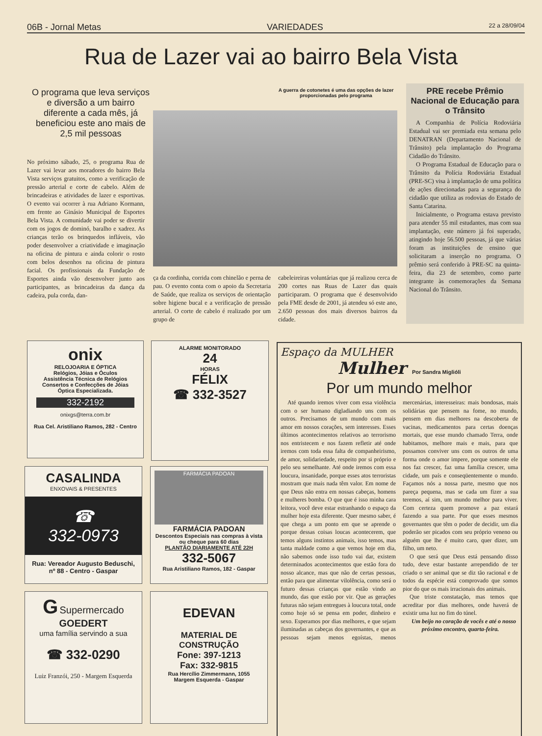06B - Jornal Metas VARIEDADES 22 a 28/09/04
Rua de Lazer vai ao bairro Bela Vista
O programa que leva serviços e diversão a um bairro diferente a cada mês, já beneficiou este ano mais de 2,5 mil pessoas
A guerra de cotonetes é uma das opções de lazer proporcionadas pelo programa
No próximo sábado, 25, o programa Rua de Lazer vai levar aos moradores do bairro Bela Vista serviços gratuitos, como a verificação de pressão arterial e corte de cabelo. Além de brincadeiras e atividades de lazer e esportivas. O evento vai ocorrer à rua Adriano Kormann, em frente ao Ginásio Municipal de Esportes Bela Vista. A comunidade vai poder se divertir com os jogos de dominó, baralho e xadrez. As crianças terão os brinquedos infláveis, vão poder desenvolver a criatividade e imaginação na oficina de pintura e ainda colorir o rosto com belos desenhos na oficina de pintura facial. Os profissionais da Fundação de Esportes ainda vão desenvolver junto aos participantes, as brincadeiras da dança da cadeira, pula corda, dan-
ça da cordinha, corrida com chinelão e perna de pau. O evento conta com o apoio da Secretaria de Saúde, que realiza os serviços de orientação sobre higiene bucal e a verificação de pressão arterial. O corte de cabelo é realizado por um grupo de
cabeleireiras voluntárias que já realizou cerca de 200 cortes nas Ruas de Lazer das quais participaram. O programa que é desenvolvido pela FME desde de 2001, já atendeu só este ano, 2.650 pessoas dos mais diversos bairros da cidade.
PRE recebe Prêmio Nacional de Educação para o Trânsito
A Companhia de Polícia Rodoviária Estadual vai ser premiada esta semana pelo DENATRAN (Departamento Nacional de Trânsito) pela implantação do Programa Cidadão do Trânsito.
O Programa Estadual de Educação para o Trânsito da Polícia Rodoviária Estadual (PRE-SC) visa à implantação de uma política de ações direcionadas para a segurança do cidadão que utiliza as rodovias do Estado de Santa Catarina.
Inicialmente, o Programa estava previsto para atender 55 mil estudantes, mas com sua implantação, este número já foi superado, atingindo hoje 56.500 pessoas, já que várias foram as instituições de ensino que solicitaram a inserção no programa. O prêmio será conferido à PRE-SC na quinta-feira, dia 23 de setembro, como parte integrante às comemorações da Semana Nacional do Trânsito.
onix
RELOJOARIA E ÓPTICA
Relógios, Jóias e Óculos
Assistência Técnica de Relógios
Consertos e Confecções de Jóias
Óptica Especializada.
332-2192
onixgs@terra.com.br
Rua Cel. Aristiliano Ramos, 282 - Centro
ALARME MONITORADO
24
HORAS
FÉLIX
☎ 332-3527
CASALINDA
ENXOVAIS & PRESENTES
☎
332-0973
Rua: Vereador Augusto Beduschi, nº 88 - Centro - Gaspar
FARMÁCIA PADOAN
FARMÁCIA PADOAN
Descontos Especiais nas compras à vista ou cheque para 60 dias
PLANTÃO DIARIAMENTE ATÉ 22H
332-5067
Rua Aristiliano Ramos, 182 - Gaspar
G Supermercado GOEDERT
uma família servindo a sua
☎ 332-0290
Luiz Franzói, 250 - Margem Esquerda
EDEVAN
MATERIAL DE CONSTRUÇÃO
Fone: 397-1213
Fax: 332-9815
Rua Hercílio Zimmermann, 1055
Margem Esquerda - Gaspar
Espaço da MULHER
Mulher Por Sandra Miglióli
Por um mundo melhor
Até quando iremos viver com essa violência com o ser humano digladiando uns com os outros. Precisamos de um mundo com mais amor em nossos corações, sem interesses. Esses últimos acontecimentos relativos ao terrorismo nos entristecem e nos fazem refletir até onde iremos com toda essa falta de companheirismo, de amor, solidariedade, respeito por si próprio e pelo seu semelhante. Até onde iremos com essa loucura, insanidade, porque esses atos terroristas mostram que mais nada têm valor. Em nome de que Deus não entra em nossas cabeças, homens e mulheres bomba. O que que é isso minha cara leitora, você deve estar estranhando o espaço da mulher hoje esta diferente. Quer mesmo saber, é que chega a um ponto em que se aprende o porque dessas coisas loucas acontecerem, que temos alguns instintos animais, isso temos, mas tanta maldade como a que vemos hoje em dia, não sabemos onde isso tudo vai dar, existem determinados acontecimentos que estão fora do nosso alcance, mas que não de certas pessoas, então para que alimentar vilolência, como será o futuro dessas crianças que estão vindo ao mundo, das que estão por vir. Que as gerações futuras não sejam entregues à loucura total, onde como hoje só se pensa em poder, dinheiro e sexo. Esperamos por dias melhores, e que sejam iluminadas as cabeças dos governantes, e que as pessoas sejam menos egoístas, menos mercenárias, interesseiras: mais bondosas, mais solidárias que pensem na fome, no mundo, pensem em dias melhores na descoberta de vacinas, medicamentos para certas doenças mortais, que esse mundo chamado Terra, onde habitamos, melhore mais e mais, para que possamos conviver uns com os outros de uma forma onde o amor impere, porque somente ele nos faz crescer, faz uma família crescer, uma cidade, um país e conseqüentemente o mundo. Façamos nós a nossa parte, mesmo que nos pareça pequena, mas se cada um fizer a sua teremos, aí sim, um mundo melhor para viver. Com certeza quem promove a paz estará fazendo a sua parte. Por que esses mesmos governantes que têm o poder de decidir, um dia poderão ser picados com seu próprio veneno ou alguém que lhe é muito caro, quer dizer, um filho, um neto.
O que será que Deus está pensando disso tudo, deve estar bastante arrependido de ter criado o ser animal que se diz tão racional e de todos da espécie está comprovado que somos pior do que os mais irracionais dos animais.
Que triste constatação, mas temos que acreditar por dias melhores, onde haverá de existir uma luz no fim do túnel.
Um beijo no coração de vocês e até o nosso próximo encontro, quarta-feira.